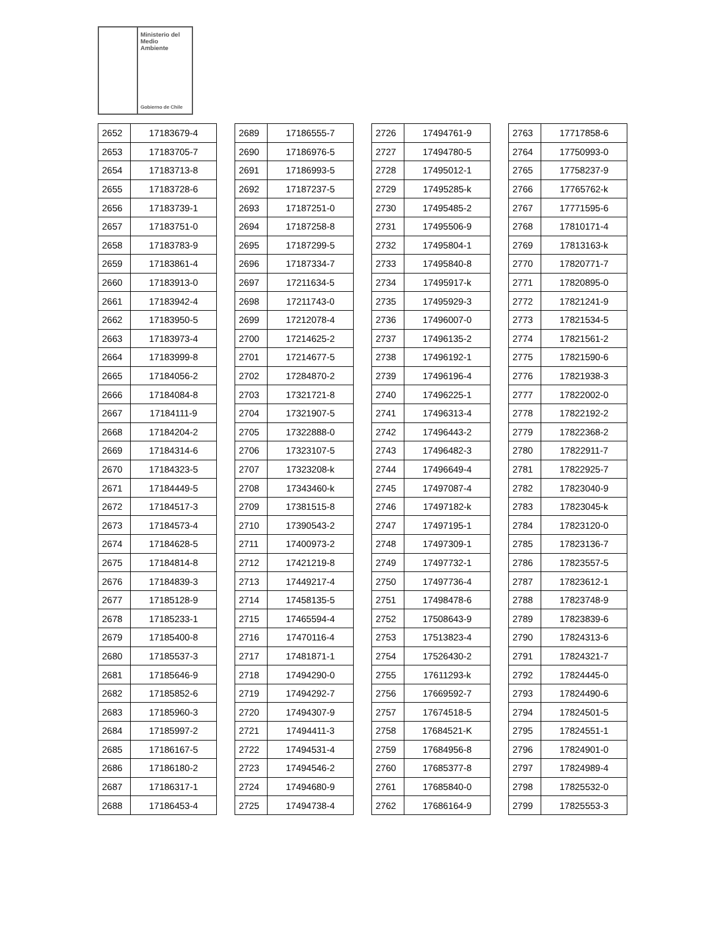Ministerio del
Medio
Ambiente
Gobierno de Chile
| 2652 | 17183679-4 |
| 2653 | 17183705-7 |
| 2654 | 17183713-8 |
| 2655 | 17183728-6 |
| 2656 | 17183739-1 |
| 2657 | 17183751-0 |
| 2658 | 17183783-9 |
| 2659 | 17183861-4 |
| 2660 | 17183913-0 |
| 2661 | 17183942-4 |
| 2662 | 17183950-5 |
| 2663 | 17183973-4 |
| 2664 | 17183999-8 |
| 2665 | 17184056-2 |
| 2666 | 17184084-8 |
| 2667 | 17184111-9 |
| 2668 | 17184204-2 |
| 2669 | 17184314-6 |
| 2670 | 17184323-5 |
| 2671 | 17184449-5 |
| 2672 | 17184517-3 |
| 2673 | 17184573-4 |
| 2674 | 17184628-5 |
| 2675 | 17184814-8 |
| 2676 | 17184839-3 |
| 2677 | 17185128-9 |
| 2678 | 17185233-1 |
| 2679 | 17185400-8 |
| 2680 | 17185537-3 |
| 2681 | 17185646-9 |
| 2682 | 17185852-6 |
| 2683 | 17185960-3 |
| 2684 | 17185997-2 |
| 2685 | 17186167-5 |
| 2686 | 17186180-2 |
| 2687 | 17186317-1 |
| 2688 | 17186453-4 |
| 2689 | 17186555-7 |
| 2690 | 17186976-5 |
| 2691 | 17186993-5 |
| 2692 | 17187237-5 |
| 2693 | 17187251-0 |
| 2694 | 17187258-8 |
| 2695 | 17187299-5 |
| 2696 | 17187334-7 |
| 2697 | 17211634-5 |
| 2698 | 17211743-0 |
| 2699 | 17212078-4 |
| 2700 | 17214625-2 |
| 2701 | 17214677-5 |
| 2702 | 17284870-2 |
| 2703 | 17321721-8 |
| 2704 | 17321907-5 |
| 2705 | 17322888-0 |
| 2706 | 17323107-5 |
| 2707 | 17323208-k |
| 2708 | 17343460-k |
| 2709 | 17381515-8 |
| 2710 | 17390543-2 |
| 2711 | 17400973-2 |
| 2712 | 17421219-8 |
| 2713 | 17449217-4 |
| 2714 | 17458135-5 |
| 2715 | 17465594-4 |
| 2716 | 17470116-4 |
| 2717 | 17481871-1 |
| 2718 | 17494290-0 |
| 2719 | 17494292-7 |
| 2720 | 17494307-9 |
| 2721 | 17494411-3 |
| 2722 | 17494531-4 |
| 2723 | 17494546-2 |
| 2724 | 17494680-9 |
| 2725 | 17494738-4 |
| 2726 | 17494761-9 |
| 2727 | 17494780-5 |
| 2728 | 17495012-1 |
| 2729 | 17495285-k |
| 2730 | 17495485-2 |
| 2731 | 17495506-9 |
| 2732 | 17495804-1 |
| 2733 | 17495840-8 |
| 2734 | 17495917-k |
| 2735 | 17495929-3 |
| 2736 | 17496007-0 |
| 2737 | 17496135-2 |
| 2738 | 17496192-1 |
| 2739 | 17496196-4 |
| 2740 | 17496225-1 |
| 2741 | 17496313-4 |
| 2742 | 17496443-2 |
| 2743 | 17496482-3 |
| 2744 | 17496649-4 |
| 2745 | 17497087-4 |
| 2746 | 17497182-k |
| 2747 | 17497195-1 |
| 2748 | 17497309-1 |
| 2749 | 17497732-1 |
| 2750 | 17497736-4 |
| 2751 | 17498478-6 |
| 2752 | 17508643-9 |
| 2753 | 17513823-4 |
| 2754 | 17526430-2 |
| 2755 | 17611293-k |
| 2756 | 17669592-7 |
| 2757 | 17674518-5 |
| 2758 | 17684521-K |
| 2759 | 17684956-8 |
| 2760 | 17685377-8 |
| 2761 | 17685840-0 |
| 2762 | 17686164-9 |
| 2763 | 17717858-6 |
| 2764 | 17750993-0 |
| 2765 | 17758237-9 |
| 2766 | 17765762-k |
| 2767 | 17771595-6 |
| 2768 | 17810171-4 |
| 2769 | 17813163-k |
| 2770 | 17820771-7 |
| 2771 | 17820895-0 |
| 2772 | 17821241-9 |
| 2773 | 17821534-5 |
| 2774 | 17821561-2 |
| 2775 | 17821590-6 |
| 2776 | 17821938-3 |
| 2777 | 17822002-0 |
| 2778 | 17822192-2 |
| 2779 | 17822368-2 |
| 2780 | 17822911-7 |
| 2781 | 17822925-7 |
| 2782 | 17823040-9 |
| 2783 | 17823045-k |
| 2784 | 17823120-0 |
| 2785 | 17823136-7 |
| 2786 | 17823557-5 |
| 2787 | 17823612-1 |
| 2788 | 17823748-9 |
| 2789 | 17823839-6 |
| 2790 | 17824313-6 |
| 2791 | 17824321-7 |
| 2792 | 17824445-0 |
| 2793 | 17824490-6 |
| 2794 | 17824501-5 |
| 2795 | 17824551-1 |
| 2796 | 17824901-0 |
| 2797 | 17824989-4 |
| 2798 | 17825532-0 |
| 2799 | 17825553-3 |